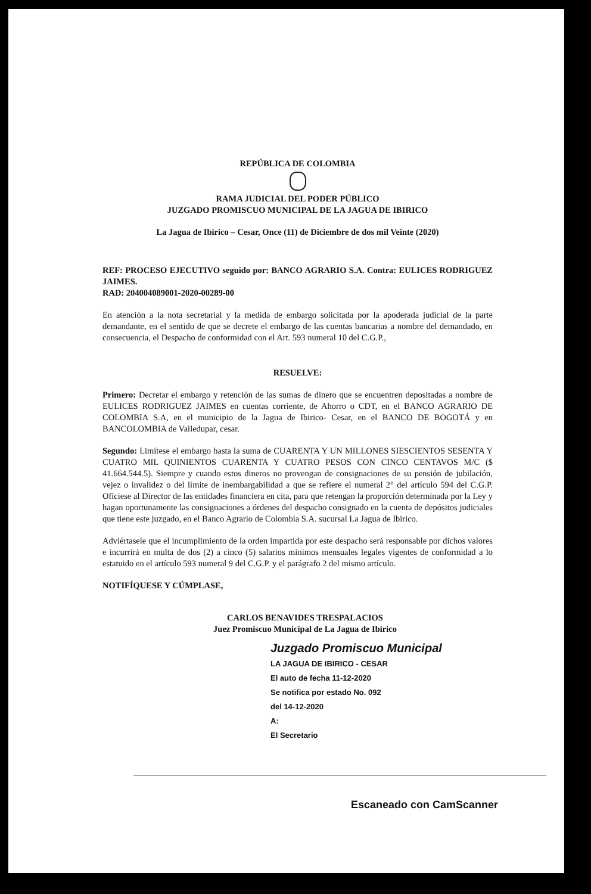REPÚBLICA DE COLOMBIA
RAMA JUDICIAL DEL PODER PÚBLICO
JUZGADO PROMISCUO MUNICIPAL DE LA JAGUA DE IBIRICO
La Jagua de Ibirico – Cesar, Once (11) de Diciembre de dos mil Veinte (2020)
REF: PROCESO EJECUTIVO seguido por: BANCO AGRARIO S.A. Contra: EULICES RODRIGUEZ JAIMES.
RAD: 204004089001-2020-00289-00
En atención a la nota secretarial y la medida de embargo solicitada por la apoderada judicial de la parte demandante, en el sentido de que se decrete el embargo de las cuentas bancarias a nombre del demandado, en consecuencia, el Despacho de conformidad con el Art. 593 numeral 10 del C.G.P.,
RESUELVE:
Primero: Decretar el embargo y retención de las sumas de dinero que se encuentren depositadas a nombre de EULICES RODRIGUEZ JAIMES en cuentas corriente, de Ahorro o CDT, en el BANCO AGRARIO DE COLOMBIA S.A, en el municipio de la Jagua de Ibirico- Cesar, en el BANCO DE BOGOTÁ y en BANCOLOMBIA de Valledupar, cesar.
Segundo: Limítese el embargo hasta la suma de CUARENTA Y UN MILLONES SIESCIENTOS SESENTA Y CUATRO MIL QUINIENTOS CUARENTA Y CUATRO PESOS CON CINCO CENTAVOS M/C ($ 41.664.544.5). Siempre y cuando estos dineros no provengan de consignaciones de su pensión de jubilación, vejez o invalidez o del límite de inembargabilidad a que se refiere el numeral 2° del artículo 594 del C.G.P. Ofíciese al Director de las entidades financiera en cita, para que retengan la proporción determinada por la Ley y hagan oportunamente las consignaciones a órdenes del despacho consignado en la cuenta de depósitos judiciales que tiene este juzgado, en el Banco Agrario de Colombia S.A. sucursal La Jagua de Ibirico.
Adviértasele que el incumplimiento de la orden impartida por este despacho será responsable por dichos valores e incurrirá en multa de dos (2) a cinco (5) salarios mínimos mensuales legales vigentes de conformidad a lo estatuido en el artículo 593 numeral 9 del C.G.P. y el parágrafo 2 del mismo artículo.
NOTIFÍQUESE Y CÚMPLASE,
CARLOS BENAVIDES TRESPALACIOS
Juez Promiscuo Municipal de La Jagua de Ibirico
Juzgado Promiscuo Municipal
LA JAGUA DE IBIRICO - CESAR
El auto de fecha 11-12-2020
Se notifica por estado No. 092
del 14-12-2020
A:
El Secretario
Escaneado con CamScanner